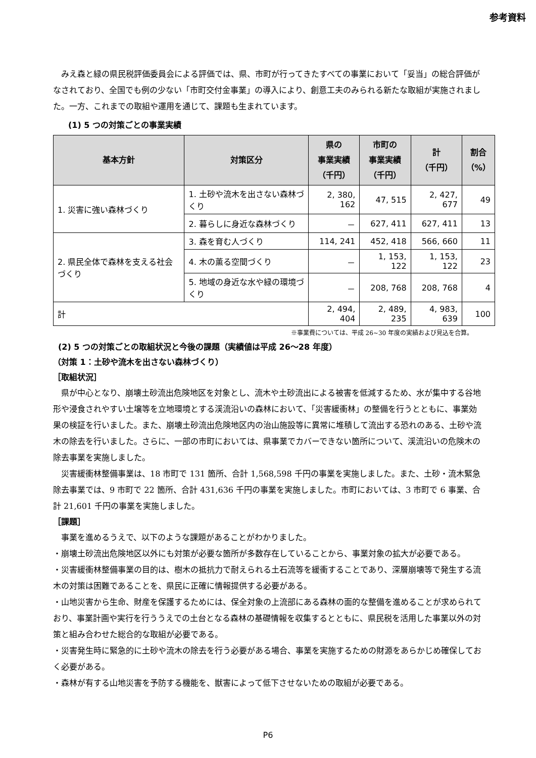参考資料
みえ森と緑の県民税評価委員会による評価では、県、市町が行ってきたすべての事業において「妥当」の総合評価がなされており、全国でも例の少ない「市町交付金事業」の導入により、創意工夫のみられる新たな取組が実施されました。一方、これまでの取組や運用を通じて、課題も生まれています。
(1) 5 つの対策ごとの事業実績
| 基本方針 | 対策区分 | 県の 事業実績 （千円） | 市町の 事業実績 （千円） | 計 （千円） | 割合 （%） |
| --- | --- | --- | --- | --- | --- |
| 1. 災害に強い森林づくり | 1. 土砂や流木を出さない森林づくり | 2, 380, 162 | 47, 515 | 2, 427, 677 | 49 |
| | 2. 暮らしに身近な森林づくり | － | 627, 411 | 627, 411 | 13 |
| 2. 県民全体で森林を支える社会づくり | 3. 森を育む人づくり | 114, 241 | 452, 418 | 566, 660 | 11 |
| | 4. 木の薫る空間づくり | － | 1, 153, 122 | 1, 153, 122 | 23 |
| | 5. 地域の身近な水や緑の環境づくり | － | 208, 768 | 208, 768 | 4 |
| 計 | | 2, 494, 404 | 2, 489, 235 | 4, 983, 639 | 100 |
※事業費については、平成 26~30 年度の実績および見込を合算。
(2) 5 つの対策ごとの取組状況と今後の課題（実績値は平成 26〜28 年度）
（対策 1：土砂や流木を出さない森林づくり）
［取組状況］
県が中心となり、崩壊土砂流出危険地区を対象とし、流木や土砂流出による被害を低減するため、水が集中する谷地形や浸食されやすい土壌等を立地環境とする渓流沿いの森林において、「災害緩衝林」の整備を行うとともに、事業効果の検証を行いました。また、崩壊土砂流出危険地区内の治山施設等に異常に堆積して流出する恐れのある、土砂や流木の除去を行いました。さらに、一部の市町においては、県事業でカバーできない箇所について、渓流沿いの危険木の除去事業を実施しました。
災害緩衝林整備事業は、18 市町で 131 箇所、合計 1,568,598 千円の事業を実施しました。また、土砂・流木緊急除去事業では、9 市町で 22 箇所、合計 431,636 千円の事業を実施しました。市町においては、3 市町で 6 事業、合計 21,601 千円の事業を実施しました。
［課題］
事業を進めるうえで、以下のような課題があることがわかりました。
・崩壊土砂流出危険地区以外にも対策が必要な箇所が多数存在していることから、事業対象の拡大が必要である。
・災害緩衝林整備事業の目的は、樹木の抵抗力で耐えられる土石流等を緩衝することであり、深層崩壊等で発生する流木の対策は困難であることを、県民に正確に情報提供する必要がある。
・山地災害から生命、財産を保護するためには、保全対象の上流部にある森林の面的な整備を進めることが求められており、事業計画や実行を行ううえでの土台となる森林の基礎情報を収集するとともに、県民税を活用した事業以外の対策と組み合わせた総合的な取組が必要である。
・災害発生時に緊急的に土砂や流木の除去を行う必要がある場合、事業を実施するための財源をあらかじめ確保しておく必要がある。
・森林が有する山地災害を予防する機能を、獣害によって低下させないための取組が必要である。
P6